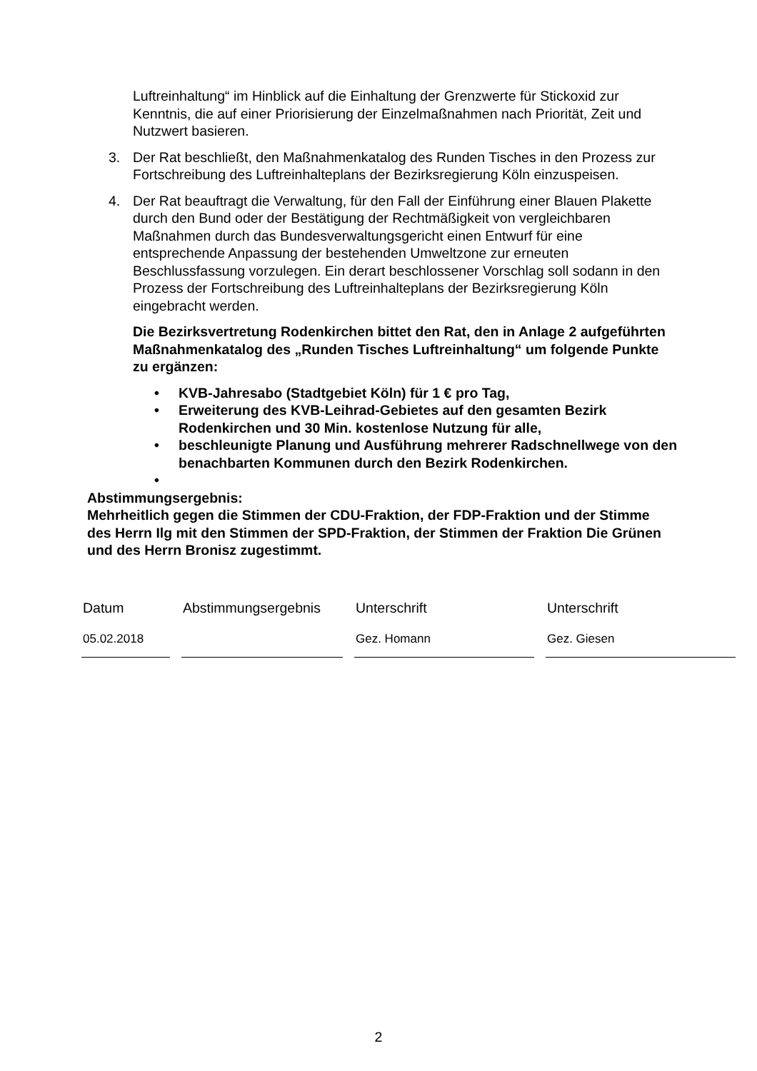Luftreinhaltung“ im Hinblick auf die Einhaltung der Grenzwerte für Stickoxid zur Kenntnis, die auf einer Priorisierung der Einzelmaßnahmen nach Priorität, Zeit und Nutzwert basieren.
3. Der Rat beschließt, den Maßnahmenkatalog des Runden Tisches in den Prozess zur Fortschreibung des Luftreinhalteplans der Bezirksregierung Köln einzuspeisen.
4. Der Rat beauftragt die Verwaltung, für den Fall der Einführung einer Blauen Plakette durch den Bund oder der Bestätigung der Rechtmäßigkeit von vergleichbaren Maßnahmen durch das Bundesverwaltungsgericht einen Entwurf für eine entsprechende Anpassung der bestehenden Umweltzone zur erneuten Beschlussfassung vorzulegen. Ein derart beschlossener Vorschlag soll sodann in den Prozess der Fortschreibung des Luftreinhalteplans der Bezirksregierung Köln eingebracht werden.
Die Bezirksvertretung Rodenkirchen bittet den Rat, den in Anlage 2 aufgeführten Maßnahmenkatalog des „Runden Tisches Luftreinhaltung“ um folgende Punkte zu ergänzen:
• KVB-Jahresabo (Stadtgebiet Köln) für 1 € pro Tag,
• Erweiterung des KVB-Leihrad-Gebietes auf den gesamten Bezirk Rodenkirchen und 30 Min. kostenlose Nutzung für alle,
• beschleunigte Planung und Ausführung mehrerer Radschnellwege von den benachbarten Kommunen durch den Bezirk Rodenkirchen.
•
Abstimmungsergebnis:
Mehrheitlich gegen die Stimmen der CDU-Fraktion, der FDP-Fraktion und der Stimme des Herrn Ilg mit den Stimmen der SPD-Fraktion, der Stimmen der Fraktion Die Grünen und des Herrn Bronisz zugestimmt.
| Datum | Abstimmungsergebnis | Unterschrift | Unterschrift |
| 05.02.2018 | | Gez. Homann | Gez. Giesen |
2